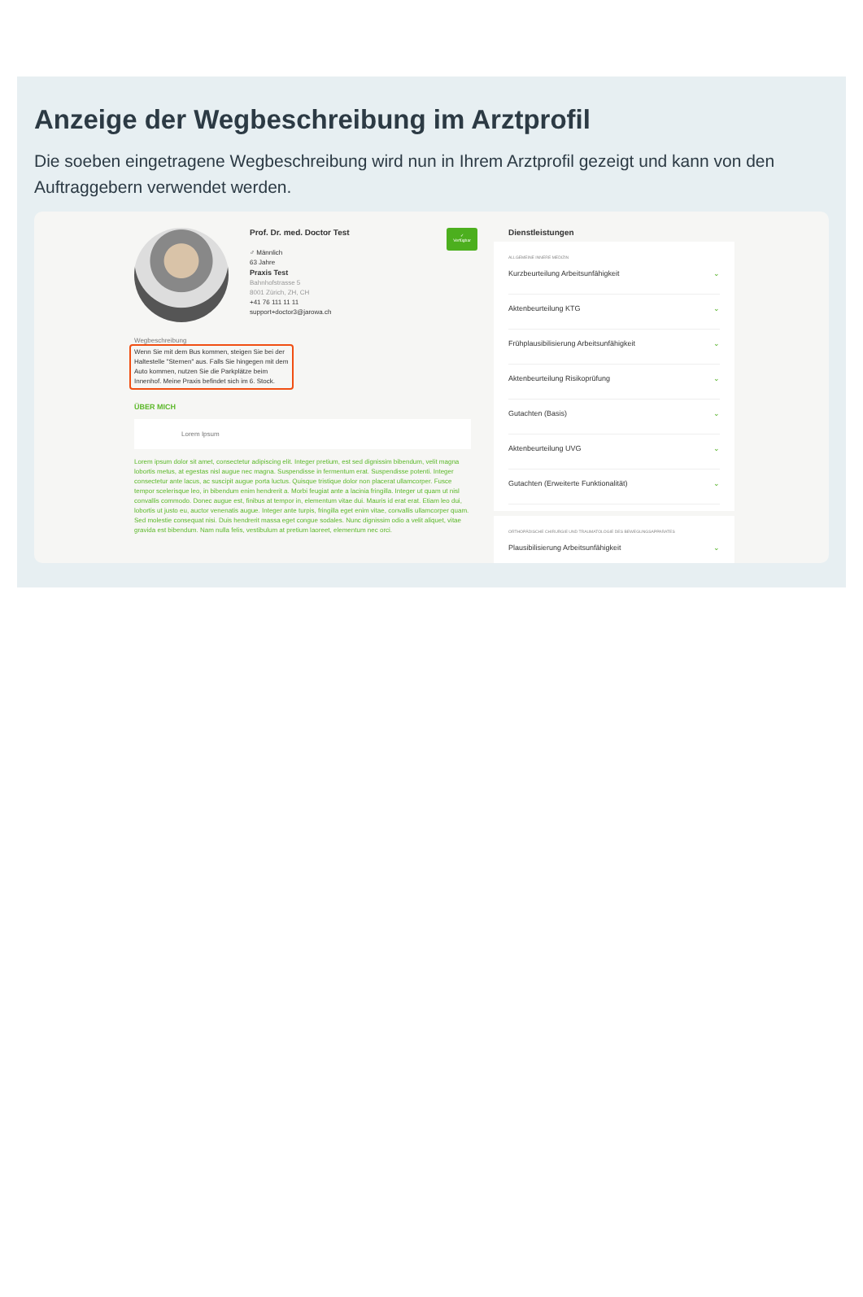Anzeige der Wegbeschreibung im Arztprofil
Die soeben eingetragene Wegbeschreibung wird nun in Ihrem Arztprofil gezeigt und kann von den Auftraggebern verwendet werden.
Prof. Dr. med. Doctor Test
♂ Männlich
63 Jahre
Praxis Test
Bahnhofstrasse 5
8001 Zürich, ZH, CH
+41 76 111 11 11
support+doctor3@jarowa.ch
✓
Verfügbar
Wegbeschreibung
Wenn Sie mit dem Bus kommen, steigen Sie bei der Haltestelle "Sternen" aus. Falls Sie hingegen mit dem Auto kommen, nutzen Sie die Parkplätze beim Innenhof. Meine Praxis befindet sich im 6. Stock.
ÜBER MICH
Lorem Ipsum
Lorem ipsum dolor sit amet, consectetur adipiscing elit. Integer pretium, est sed dignissim bibendum, velit magna lobortis metus, at egestas nisl augue nec magna. Suspendisse in fermentum erat. Suspendisse potenti. Integer consectetur ante lacus, ac suscipit augue porta luctus. Quisque tristique dolor non placerat ullamcorper. Fusce tempor scelerisque leo, in bibendum enim hendrerit a. Morbi feugiat ante a lacinia fringilla. Integer ut quam ut nisl convallis commodo. Donec augue est, finibus at tempor in, elementum vitae dui. Mauris id erat erat. Etiam leo dui, lobortis ut justo eu, auctor venenatis augue. Integer ante turpis, fringilla eget enim vitae, convallis ullamcorper quam. Sed molestie consequat nisi. Duis hendrerit massa eget congue sodales. Nunc dignissim odio a velit aliquet, vitae gravida est bibendum. Nam nulla felis, vestibulum at pretium laoreet, elementum nec orci.
Dienstleistungen
ALLGEMEINE INNERE MEDIZIN
Kurzbeurteilung Arbeitsunfähigkeit ⌄
Aktenbeurteilung KTG ⌄
Frühplausibilisierung Arbeitsunfähigkeit ⌄
Aktenbeurteilung Risikoprüfung ⌄
Gutachten (Basis) ⌄
Aktenbeurteilung UVG ⌄
Gutachten (Erweiterte Funktionalität) ⌄
ORTHOPÄDISCHE CHIRURGIE UND TRAUMATOLOGIE DES BEWEGUNGSAPPARATES
Plausibilisierung Arbeitsunfähigkeit ⌄